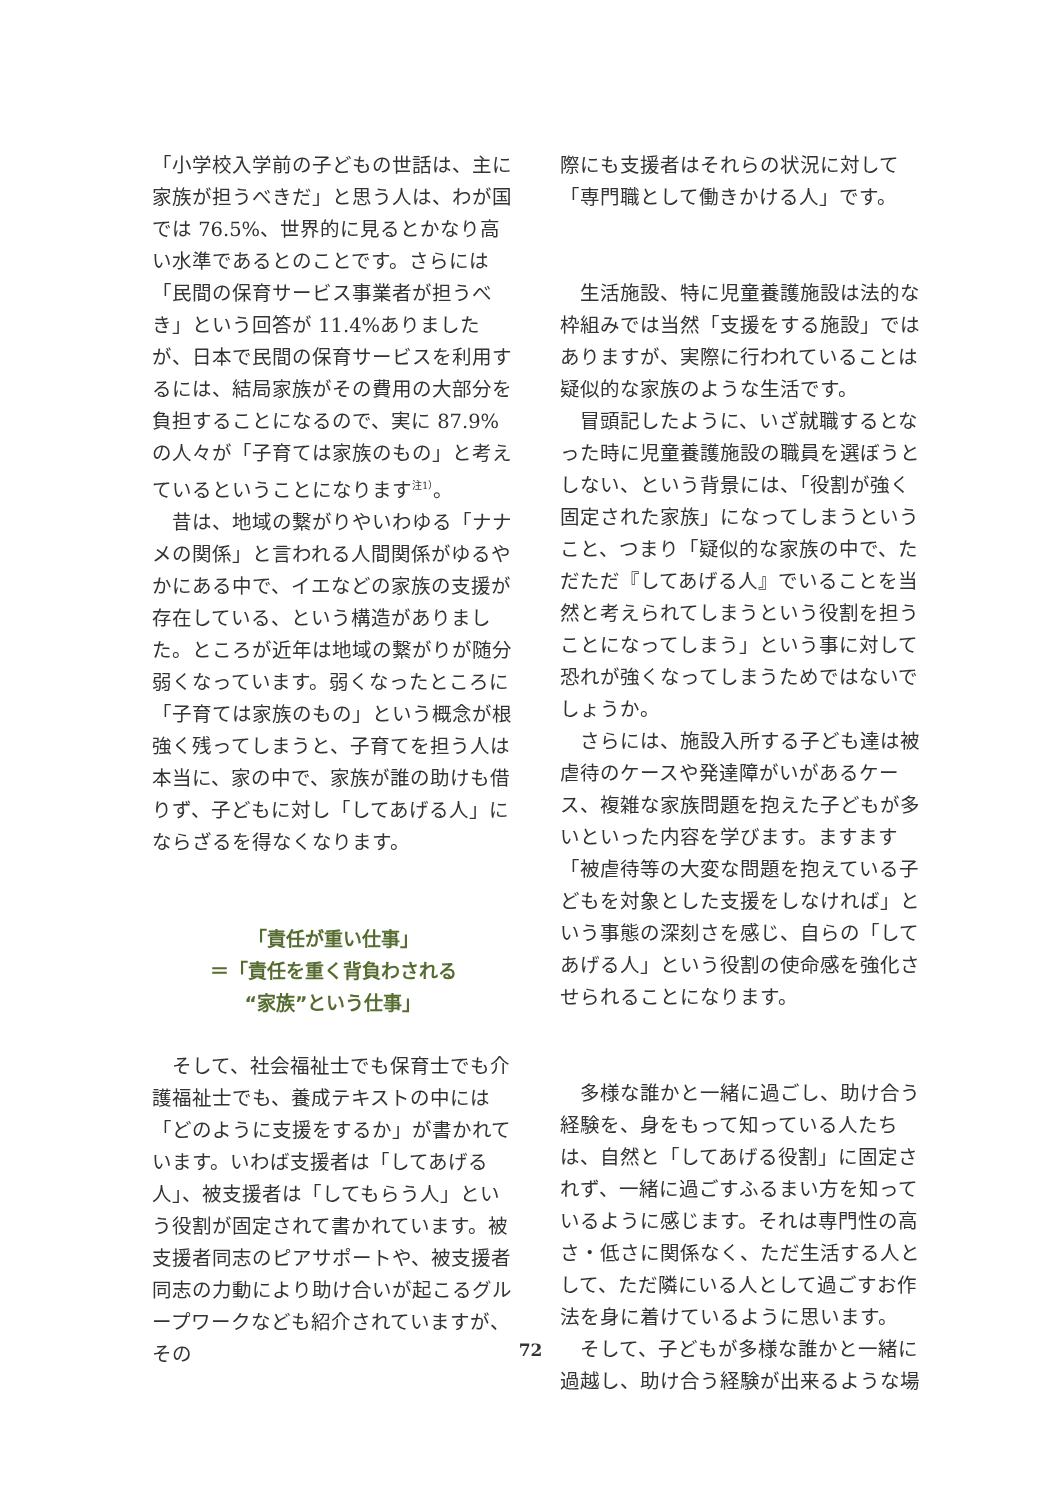「小学校入学前の子どもの世話は、主に家族が担うべきだ」と思う人は、わが国では 76.5%、世界的に見るとかなり高い水準であるとのことです。さらには「民間の保育サービス事業者が担うべき」という回答が 11.4%ありましたが、日本で民間の保育サービスを利用するには、結局家族がその費用の大部分を負担することになるので、実に 87.9%の人々が「子育ては家族のもの」と考えているということになります<sup>注1）</sup>。
　昔は、地域の繋がりやいわゆる「ナナメの関係」と言われる人間関係がゆるやかにある中で、イエなどの家族の支援が存在している、という構造がありました。ところが近年は地域の繋がりが随分弱くなっています。弱くなったところに「子育ては家族のもの」という概念が根強く残ってしまうと、子育てを担う人は本当に、家の中で、家族が誰の助けも借りず、子どもに対し「してあげる人」にならざるを得なくなります。
「責任が重い仕事」
＝「責任を重く背負わされる
“家族”という仕事」
　そして、社会福祉士でも保育士でも介護福祉士でも、養成テキストの中には「どのように支援をするか」が書かれています。いわば支援者は「してあげる人」、被支援者は「してもらう人」という役割が固定されて書かれています。被支援者同志のピアサポートや、被支援者同志の力動により助け合いが起こるグループワークなども紹介されていますが、その
際にも支援者はそれらの状況に対して「専門職として働きかける人」です。
　生活施設、特に児童養護施設は法的な枠組みでは当然「支援をする施設」ではありますが、実際に行われていることは疑似的な家族のような生活です。
　冒頭記したように、いざ就職するとなった時に児童養護施設の職員を選ぼうとしない、という背景には、「役割が強く固定された家族」になってしまうということ、つまり「疑似的な家族の中で、ただただ『してあげる人』でいることを当然と考えられてしまうという役割を担うことになってしまう」という事に対して恐れが強くなってしまうためではないでしょうか。
　さらには、施設入所する子ども達は被虐待のケースや発達障がいがあるケース、複雑な家族問題を抱えた子どもが多いといった内容を学びます。ますます「被虐待等の大変な問題を抱えている子どもを対象とした支援をしなければ」という事態の深刻さを感じ、自らの「してあげる人」という役割の使命感を強化させられることになります。
　多様な誰かと一緒に過ごし、助け合う経験を、身をもって知っている人たちは、自然と「してあげる役割」に固定されず、一緒に過ごすふるまい方を知っているように感じます。それは専門性の高さ・低さに関係なく、ただ生活する人として、ただ隣にいる人として過ごすお作法を身に着けているように思います。
　そして、子どもが多様な誰かと一緒に過越し、助け合う経験が出来るような場
72